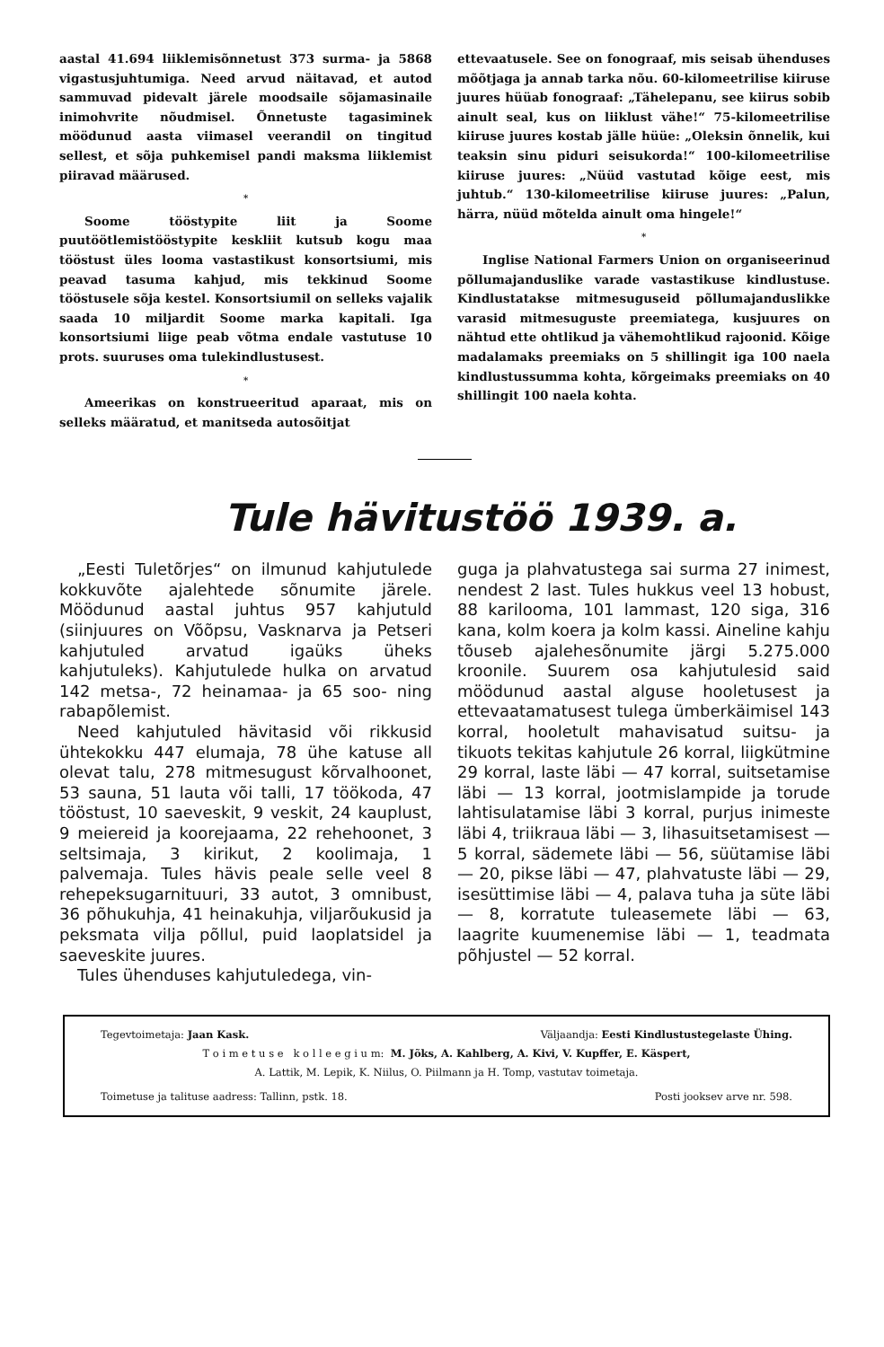aastal 41.694 liiklemisõnnetust 373 surma- ja 5868 vigastusjuhtumiga. Need arvud näitavad, et autod sammuvad pidevalt järele moodsaile sõjamasinaile inimohvrite nõudmisel. Õnnetuste tagasiminek möödunud aasta viimasel veerandil on tingitud sellest, et sõja puhkemisel pandi maksma liiklemist piiravad määrused.
*
Soome tööstурite liit ja Soome puutöötlemistööstурite keskliit kutsub kogu maa tööstust üles looma vastastikust konsortsiumi, mis peavad tasuma kahjud, mis tekkinud Soome tööstusele sõja kestel. Konsortsiumil on selleks vajalik saada 10 miljardit Soome marka kapitali. Iga konsortsiumi liige peab võtma endale vastutuse 10 prots. suuruses oma tulekindlustusest.
*
Ameerikas on konstrueeritud aparaat, mis on selleks määratud, et manitseda autosõitjat
ettevaatusele. See on fonograaf, mis seisab ühenduses mõõtjaga ja annab tarka nõu. 60-kilomeetrilise kiiruse juures hüüab fonograaf: „Tähelepanu, see kiirus sobib ainult seal, kus on liiklust vähe!“ 75-kilomeetrilise kiiruse juures kostab jälle hüüe: „Oleksin õnnelik, kui teaksin sinu piduri seisukorda!“ 100-kilomeetrilise kiiruse juures: „Nüüd vastutad kõige eest, mis juhtub.“ 130-kilomeetrilise kiiruse juures: „Palun, härra, nüüd mõtelda ainult oma hingele!“
*
Inglise National Farmers Union on organiseerinud põllumajanduslike varade vastastikuse kindlustuse. Kindlustatakse mitmesuguseid põllumajanduslikke varasid mitmesuguste preemiatega, kusjuures on nähtud ette ohtlikud ja vähemohtlikud rajoonid. Kõige madalamaks preemiaks on 5 shillingit iga 100 naela kindlustussumma kohta, kõrgeimaks preemiaks on 40 shillingit 100 naela kohta.
Tule hävitustöö 1939. a.
„Eesti Tuletõrjes“ on ilmunud kahjutulede kokkuvõte ajalehtede sõnumite järele. Möödunud aastal juhtus 957 kahjutuld (siinjuures on Võõpsu, Vasknarva ja Petseri kahjutuled arvatud igaüks üheks kahjutuleks). Kahjutulede hulka on arvatud 142 metsa-, 72 heinamaa- ja 65 soo- ning rabapõlemist.
Need kahjutuled hävitasid või rikkusid ühtekokku 447 elumaja, 78 ühe katuse all olevat talu, 278 mitmesugust kõrvalhoonet, 53 sauna, 51 lauta või talli, 17 töökoda, 47 tööstust, 10 saeveskit, 9 veskit, 24 kauplust, 9 meiereid ja koorejaama, 22 rehehoonet, 3 seltsimaja, 3 kirikut, 2 koolimaja, 1 palvemaja. Tules hävis peale selle veel 8 rehepeksugarnituuri, 33 autot, 3 omnibust, 36 põhukuhja, 41 heinakuhja, viljarõukusid ja peksmata vilja põllul, puid laoplatsidel ja saeveskite juures.
Tules ühenduses kahjutuledega, vin-
guga ja plahvatustega sai surma 27 inimest, nendest 2 last. Tules hukkus veel 13 hobust, 88 karilooma, 101 lammast, 120 siga, 316 kana, kolm koera ja kolm kassi. Aineline kahju tõuseb ajalehesõnumite järgi 5.275.000 kroonile. Suurem osa kahjutulesid said möödunud aastal alguse hooletusest ja ettevaatamatusest tulega ümberkäimisel 143 korral, hooletult mahavisatud suitsu- ja tikuots tekitas kahjutule 26 korral, liigkütmine 29 korral, laste läbi — 47 korral, suitsetamise läbi — 13 korral, jootmislampide ja torude lahtisulatamise läbi 3 korral, purjus inimeste läbi 4, triikraua läbi — 3, lihasuitsetamisest — 5 korral, sädemete läbi — 56, süütamise läbi — 20, pikse läbi — 47, plahvatuste läbi — 29, isesüttimise läbi — 4, palava tuha ja süte läbi — 8, korratute tuleasemete läbi — 63, laagrite kuumenemise läbi — 1, teadmata põhjustel — 52 korral.
Tegevtoimetaja: Jaan Kask. Väljaandja: Eesti Kindlustustegelaste Ühing.
T o i m e t u s e k o l l e e g i u m: M. Jõks, A. Kahlberg, A. Kivi, V. Kupffer, E. Käspert,
A. Lattik, M. Lepik, K. Niilus, O. Piilmann ja H. Tomp, vastutav toimetaja.
Toimetuse ja talituse aadress: Tallinn, pstk. 18. Posti jooksev arve nr. 598.